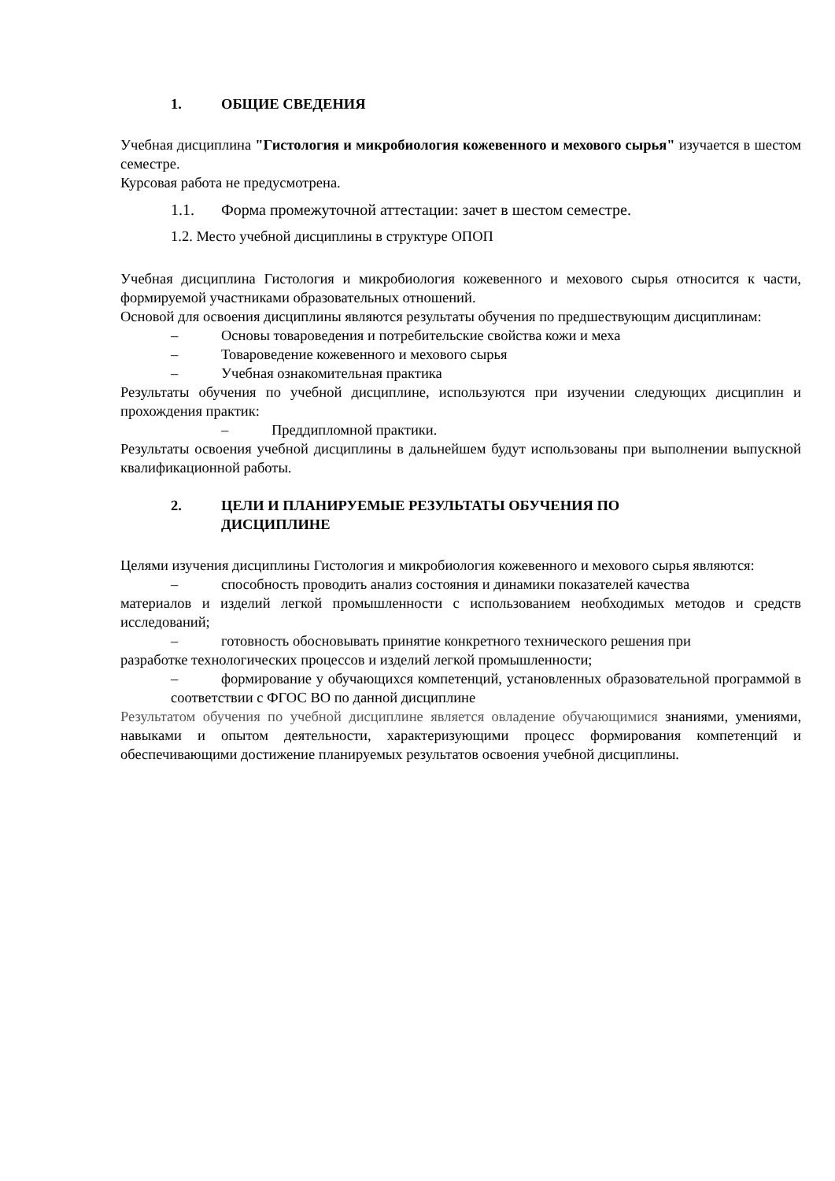1. ОБЩИЕ СВЕДЕНИЯ
Учебная дисциплина "Гистология и микробиология кожевенного и мехового сырья" изучается в шестом семестре.
Курсовая работа не предусмотрена.
1.1. Форма промежуточной аттестации: зачет в шестом семестре.
1.2. Место учебной дисциплины в структуре ОПОП
Учебная дисциплина Гистология и микробиология кожевенного и мехового сырья относится к части, формируемой участниками образовательных отношений.
Основой для освоения дисциплины являются результаты обучения по предшествующим дисциплинам:
– Основы товароведения и потребительские свойства кожи и меха
– Товароведение кожевенного и мехового сырья
– Учебная ознакомительная практика
Результаты обучения по учебной дисциплине, используются при изучении следующих дисциплин и прохождения практик:
– Преддипломной практики.
Результаты освоения учебной дисциплины в дальнейшем будут использованы при выполнении выпускной квалификационной работы.
2. ЦЕЛИ И ПЛАНИРУЕМЫЕ РЕЗУЛЬТАТЫ ОБУЧЕНИЯ ПО
ДИСЦИПЛИНЕ
Целями изучения дисциплины Гистология и микробиология кожевенного и мехового сырья являются:
– способность проводить анализ состояния и динамики показателей качества
материалов и изделий легкой промышленности с использованием необходимых методов и средств исследований;
– готовность обосновывать принятие конкретного технического решения при
разработке технологических процессов и изделий легкой промышленности;
– формирование у обучающихся компетенций, установленных образовательной программой в соответствии с ФГОС ВО по данной дисциплине
Результатом обучения по учебной дисциплине является овладение обучающимися знаниями, умениями, навыками и опытом деятельности, характеризующими процесс формирования компетенций и обеспечивающими достижение планируемых результатов освоения учебной дисциплины.